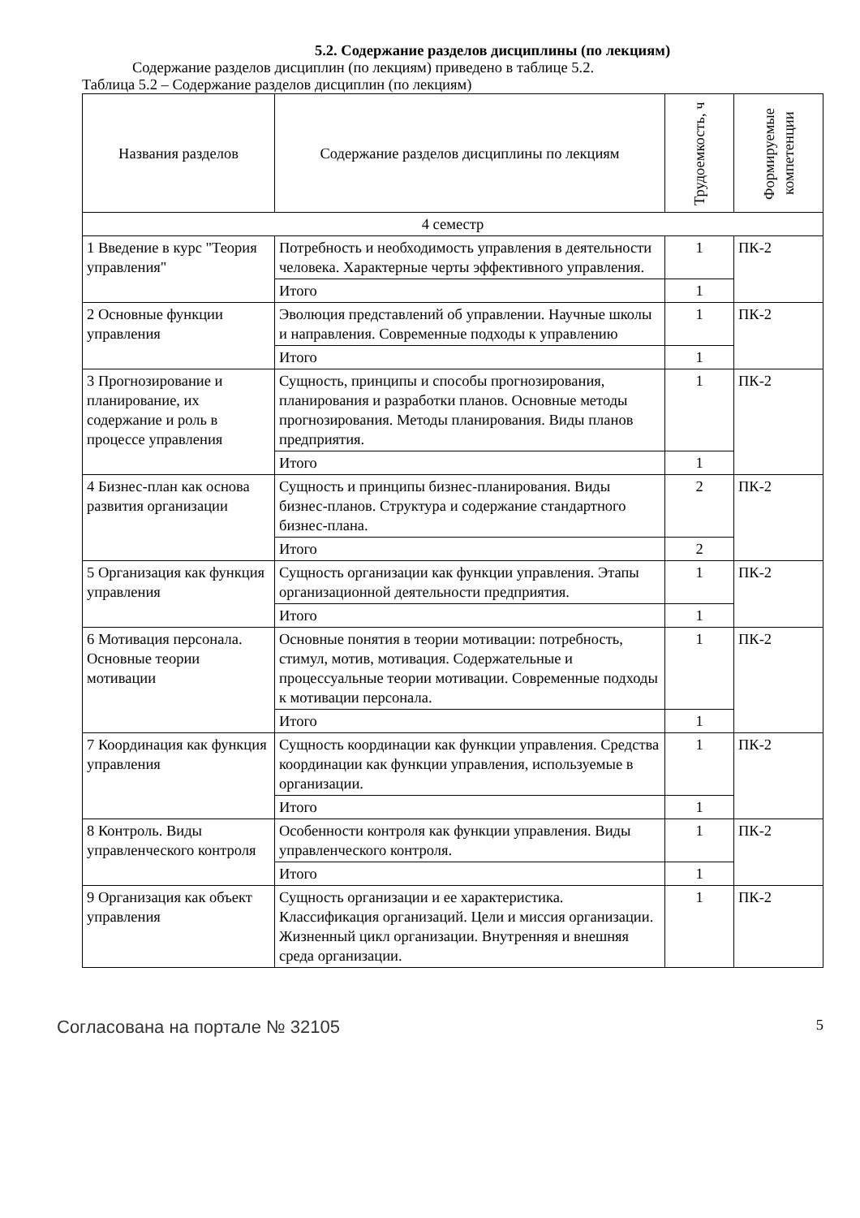5.2. Содержание разделов дисциплины (по лекциям)
Содержание разделов дисциплин (по лекциям) приведено в таблице 5.2.
Таблица 5.2 – Содержание разделов дисциплин (по лекциям)
| Названия разделов | Содержание разделов дисциплины по лекциям | Трудоемкость, ч | Формируемые компетенции |
| --- | --- | --- | --- |
| 4 семестр | | | |
| 1 Введение в курс "Теория управления" | Потребность и необходимость управления в деятельности человека. Характерные черты эффективного управления. | 1 | ПК-2 |
| | Итого | 1 | |
| 2 Основные функции управления | Эволюция представлений об управлении. Научные школы и направления. Современные подходы к управлению | 1 | ПК-2 |
| | Итого | 1 | |
| 3 Прогнозирование и планирование, их содержание и роль в процессе управления | Сущность, принципы и способы прогнозирования, планирования и разработки планов. Основные методы прогнозирования. Методы планирования. Виды планов предприятия. | 1 | ПК-2 |
| | Итого | 1 | |
| 4 Бизнес-план как основа развития организации | Сущность и принципы бизнес-планирования. Виды бизнес-планов. Структура и содержание стандартного бизнес-плана. | 2 | ПК-2 |
| | Итого | 2 | |
| 5 Организация как функция управления | Сущность организации как функции управления. Этапы организационной деятельности предприятия. | 1 | ПК-2 |
| | Итого | 1 | |
| 6 Мотивация персонала. Основные теории мотивации | Основные понятия в теории мотивации: потребность, стимул, мотив, мотивация. Содержательные и процессуальные теории мотивации. Современные подходы к мотивации персонала. | 1 | ПК-2 |
| | Итого | 1 | |
| 7 Координация как функция управления | Сущность координации как функции управления. Средства координации как функции управления, используемые в организации. | 1 | ПК-2 |
| | Итого | 1 | |
| 8 Контроль. Виды управленческого контроля | Особенности контроля как функции управления. Виды управленческого контроля. | 1 | ПК-2 |
| | Итого | 1 | |
| 9 Организация как объект управления | Сущность организации и ее характеристика. Классификация организаций. Цели и миссия организации. Жизненный цикл организации. Внутренняя и внешняя среда организации. | 1 | ПК-2 |
Согласована на портале № 32105 5